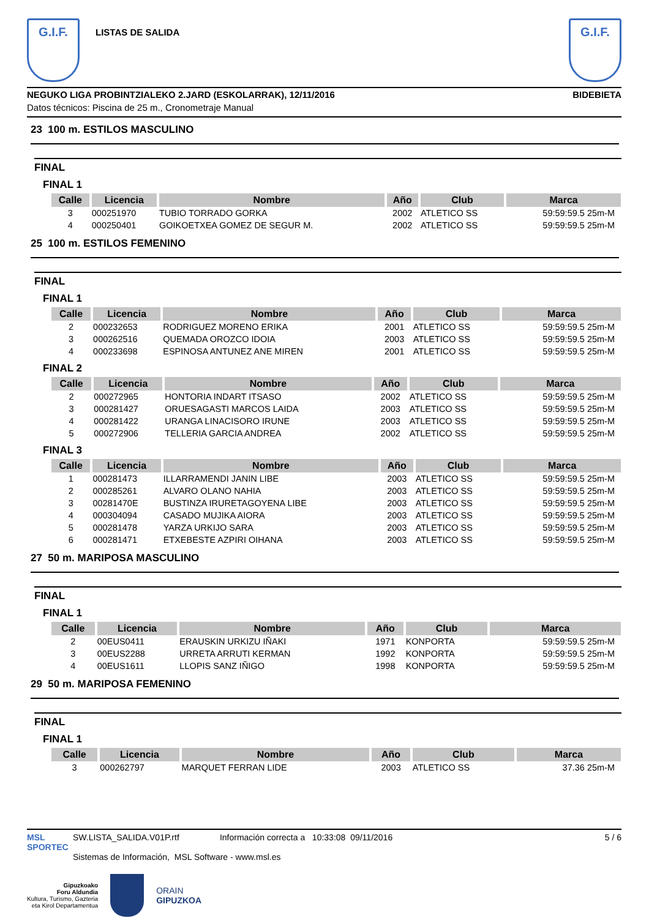G.I.F.
LISTAS DE SALIDA
G.I.F.
NEGUKO LIGA PROBINTZIALEKO 2.JARD (ESKOLARRAK), 12/11/2016 BIDEBIETA
Datos técnicos: Piscina de 25 m., Cronometraje Manual
23 100 m. ESTILOS MASCULINO
FINAL
FINAL 1
| Calle | Licencia | Nombre | Año | Club | Marca |
| --- | --- | --- | --- | --- | --- |
| 3 | 000251970 | TUBIO TORRADO GORKA | 2002 | ATLETICO SS | 59:59:59.5 25m-M |
| 4 | 000250401 | GOIKOETXEA GOMEZ DE SEGUR M. | 2002 | ATLETICO SS | 59:59:59.5 25m-M |
25 100 m. ESTILOS FEMENINO
FINAL
FINAL 1
| Calle | Licencia | Nombre | Año | Club | Marca |
| --- | --- | --- | --- | --- | --- |
| 2 | 000232653 | RODRIGUEZ MORENO ERIKA | 2001 | ATLETICO SS | 59:59:59.5 25m-M |
| 3 | 000262516 | QUEMADA OROZCO IDOIA | 2003 | ATLETICO SS | 59:59:59.5 25m-M |
| 4 | 000233698 | ESPINOSA ANTUNEZ ANE MIREN | 2001 | ATLETICO SS | 59:59:59.5 25m-M |
FINAL 2
| Calle | Licencia | Nombre | Año | Club | Marca |
| --- | --- | --- | --- | --- | --- |
| 2 | 000272965 | HONTORIA INDART ITSASO | 2002 | ATLETICO SS | 59:59:59.5 25m-M |
| 3 | 000281427 | ORUESAGASTI MARCOS LAIDA | 2003 | ATLETICO SS | 59:59:59.5 25m-M |
| 4 | 000281422 | URANGA LINACISORO IRUNE | 2003 | ATLETICO SS | 59:59:59.5 25m-M |
| 5 | 000272906 | TELLERIA GARCIA ANDREA | 2002 | ATLETICO SS | 59:59:59.5 25m-M |
FINAL 3
| Calle | Licencia | Nombre | Año | Club | Marca |
| --- | --- | --- | --- | --- | --- |
| 1 | 000281473 | ILLARRAMENDI JANIN LIBE | 2003 | ATLETICO SS | 59:59:59.5 25m-M |
| 2 | 000285261 | ALVARO OLANO NAHIA | 2003 | ATLETICO SS | 59:59:59.5 25m-M |
| 3 | 00281470E | BUSTINZA IRURETAGOYENA LIBE | 2003 | ATLETICO SS | 59:59:59.5 25m-M |
| 4 | 000304094 | CASADO MUJIKA AIORA | 2003 | ATLETICO SS | 59:59:59.5 25m-M |
| 5 | 000281478 | YARZA URKIJO SARA | 2003 | ATLETICO SS | 59:59:59.5 25m-M |
| 6 | 000281471 | ETXEBESTE AZPIRI OIHANA | 2003 | ATLETICO SS | 59:59:59.5 25m-M |
27 50 m. MARIPOSA MASCULINO
FINAL
FINAL 1
| Calle | Licencia | Nombre | Año | Club | Marca |
| --- | --- | --- | --- | --- | --- |
| 2 | 00EUS0411 | ERAUSKIN URKIZU IÑAKI | 1971 | KONPORTA | 59:59:59.5 25m-M |
| 3 | 00EUS2288 | URRETA ARRUTI KERMAN | 1992 | KONPORTA | 59:59:59.5 25m-M |
| 4 | 00EUS1611 | LLOPIS SANZ IÑIGO | 1998 | KONPORTA | 59:59:59.5 25m-M |
29 50 m. MARIPOSA FEMENINO
FINAL
FINAL 1
| Calle | Licencia | Nombre | Año | Club | Marca |
| --- | --- | --- | --- | --- | --- |
| 3 | 000262797 | MARQUET FERRAN LIDE | 2003 | ATLETICO SS | 37.36 25m-M |
MSL SPORTEC
SW.LISTA_SALIDA.V01P.rtf Información correcta a 10:33:08 09/11/2016
Sistemas de Información, MSL Software - www.msl.es
5 / 6
Gipuzkoako
Foru Aldundia
Kultura, Turismo, Gazteria
eta Kirol Departamentua
ORAIN
GIPUZKOA